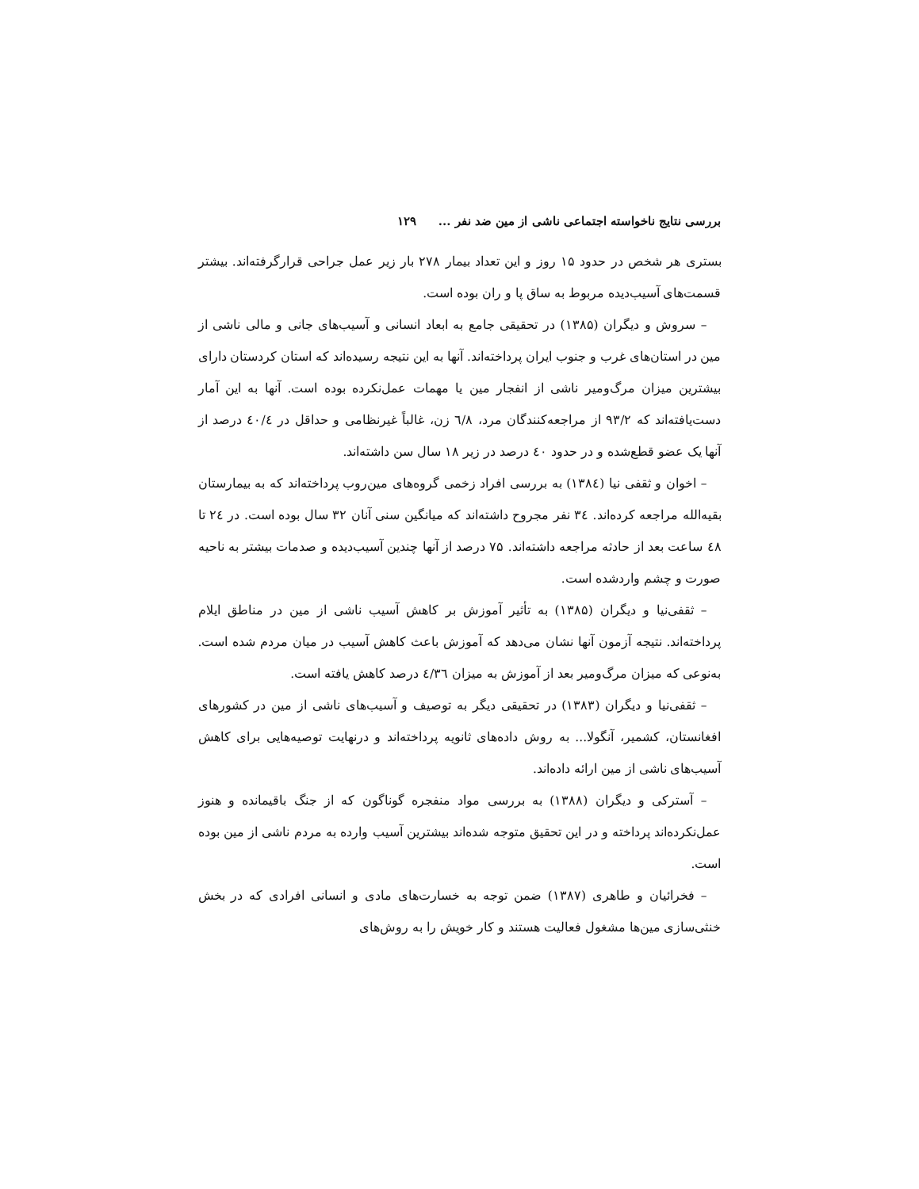بررسی نتایج ناخواسته اجتماعی ناشی از مین ضد نفر ... ۱۲۹
بستری هر شخص در حدود ۱۵ روز و این تعداد بیمار ۲۷۸ بار زیر عمل جراحی قرارگرفته‌اند. بیشتر قسمت‌های آسیب‌دیده مربوط به ساق پا و ران بوده است.
– سروش و دیگران (۱۳۸۵) در تحقیقی جامع به ابعاد انسانی و آسیب‌های جانی و مالی ناشی از مین در استان‌های غرب و جنوب ایران پرداخته‌اند. آنها به این نتیجه رسیده‌اند که استان کردستان دارای بیشترین میزان مرگ‌ومیر ناشی از انفجار مین یا مهمات عمل‌نکرده بوده است. آنها به این آمار دست‌یافته‌اند که ۹۳/۲ از مراجعه‌کنندگان مرد، ٦/٨ زن، غالباً غیرنظامی و حداقل در ٤٠/٤ درصد از آنها یک عضو قطع‌شده و در حدود ٤٠ درصد در زیر ۱۸ سال سن داشته‌اند.
– اخوان و ثقفی نیا (۱۳۸٤) به بررسی افراد زخمی گروه‌های مین‌روب پرداخته‌اند که به بیمارستان بقیه‌الله مراجعه کرده‌اند. ۳٤ نفر مجروح داشته‌اند که میانگین سنی آنان ۳۲ سال بوده است. در ۲٤ تا ٤٨ ساعت بعد از حادثه مراجعه داشته‌اند. ۷۵ درصد از آنها چندین آسیب‌دیده و صدمات بیشتر به ناحیه صورت و چشم واردشده است.
– ثقفی‌نیا و دیگران (۱۳۸۵) به تأثیر آموزش بر کاهش آسیب ناشی از مین در مناطق ایلام پرداخته‌اند. نتیجه آزمون آنها نشان می‌دهد که آموزش باعث کاهش آسیب در میان مردم شده است. به‌نوعی که میزان مرگ‌ومیر بعد از آموزش به میزان ٤/۳٦ درصد کاهش یافته است.
– ثقفی‌نیا و دیگران (۱۳۸۳) در تحقیقی دیگر به توصیف و آسیب‌های ناشی از مین در کشورهای افغانستان، کشمیر، آنگولا... به روش داده‌های ثانویه پرداخته‌اند و درنهایت توصیه‌هایی برای کاهش آسیب‌های ناشی از مین ارائه داده‌اند.
– آسترکی و دیگران (۱۳۸۸) به بررسی مواد منفجره گوناگون که از جنگ باقیمانده و هنوز عمل‌نکرده‌اند پرداخته و در این تحقیق متوجه شده‌اند بیشترین آسیب وارده به مردم ناشی از مین بوده است.
– فخرائیان و طاهری (۱۳۸۷) ضمن توجه به خسارت‌های مادی و انسانی افرادی که در بخش خنثی‌سازی مین‌ها مشغول فعالیت هستند و کار خویش را به روش‌های